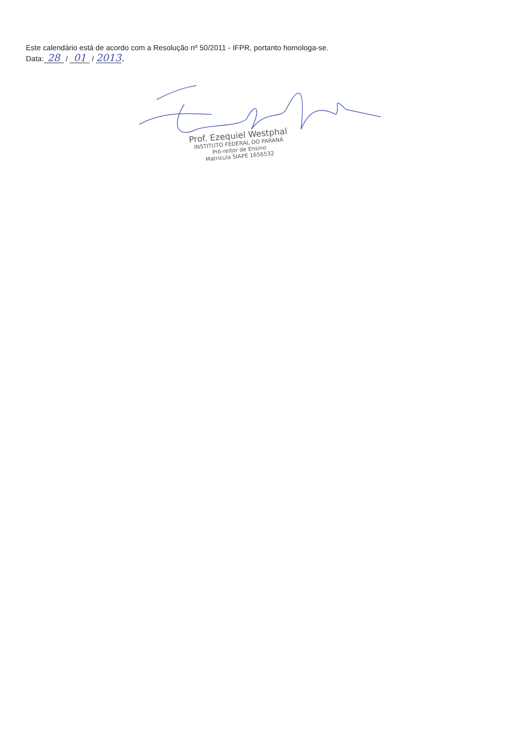Este calendário está de acordo com a Resolução nº 50/2011 - IFPR, portanto homologa-se.
Data: 28 / 01 / 2013.
Prof. Ezequiel Westphal
INSTITUTO FEDERAL DO PARANÁ
Pró-reitor de Ensino
Matricula SIAPE 1656532